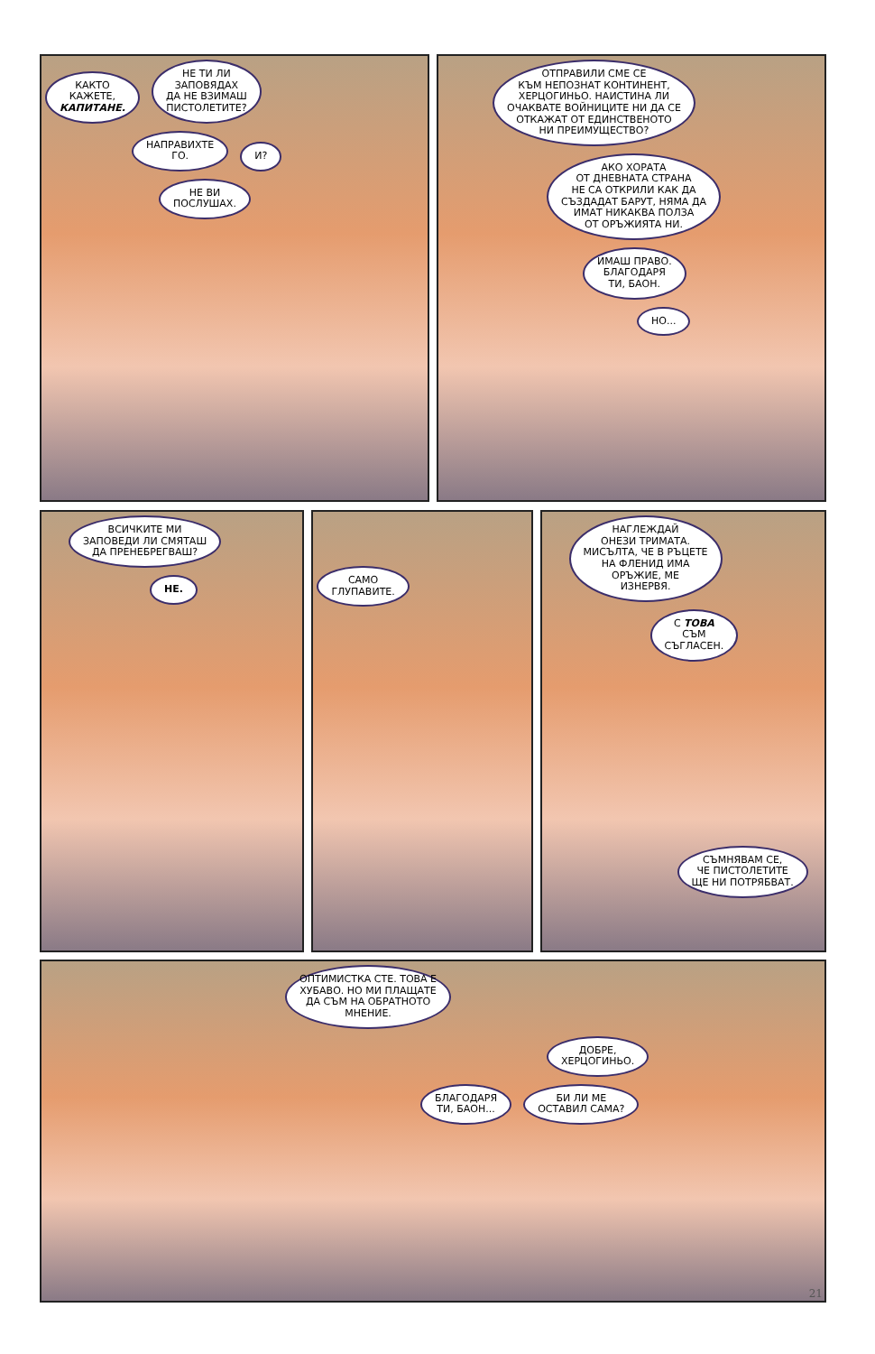КАКТО
КАЖЕТЕ,
КАПИТАНЕ.
НЕ ТИ ЛИ
ЗАПОВЯДАХ
ДА НЕ ВЗИМАШ
ПИСТОЛЕТИТЕ?
НАПРАВИХТЕ
ГО.
И?
НЕ ВИ
ПОСЛУШАХ.
ОТПРАВИЛИ СМЕ СЕ
КЪМ НЕПОЗНАТ КОНТИНЕНТ,
ХЕРЦОГИНЬО. НАИСТИНА ЛИ
ОЧАКВАТЕ ВОЙНИЦИТЕ НИ ДА СЕ
ОТКАЖАТ ОТ ЕДИНСТВЕНОТО
НИ ПРЕИМУЩЕСТВО?
АКО ХОРАТА
ОТ ДНЕВНАТА СТРАНА
НЕ СА ОТКРИЛИ КАК ДА
СЪЗДАДАТ БАРУТ, НЯМА ДА
ИМАТ НИКАКВА ПОЛЗА
ОТ ОРЪЖИЯТА НИ.
ИМАШ ПРАВО.
БЛАГОДАРЯ
ТИ, БАОН.
НО...
ВСИЧКИТЕ МИ
ЗАПОВЕДИ ЛИ СМЯТАШ
ДА ПРЕНЕБРЕГВАШ?
НЕ.
САМО
ГЛУПАВИТЕ.
НАГЛЕЖДАЙ
ОНЕЗИ ТРИМАТА.
МИСЪЛТА, ЧЕ В РЪЦЕТЕ
НА ФЛЕНИД ИМА
ОРЪЖИЕ, МЕ
ИЗНЕРВЯ.
С ТОВА
СЪМ
СЪГЛАСЕН.
СЪМНЯВАМ СЕ,
ЧЕ ПИСТОЛЕТИТЕ
ЩЕ НИ ПОТРЯБВАТ.
ОПТИМИСТКА СТЕ. ТОВА Е
ХУБАВО. НО МИ ПЛАЩАТЕ
ДА СЪМ НА ОБРАТНОТО
МНЕНИЕ.
ДОБРЕ,
ХЕРЦОГИНЬО.
БЛАГОДАРЯ
ТИ, БАОН...
БИ ЛИ МЕ
ОСТАВИЛ САМА?
21